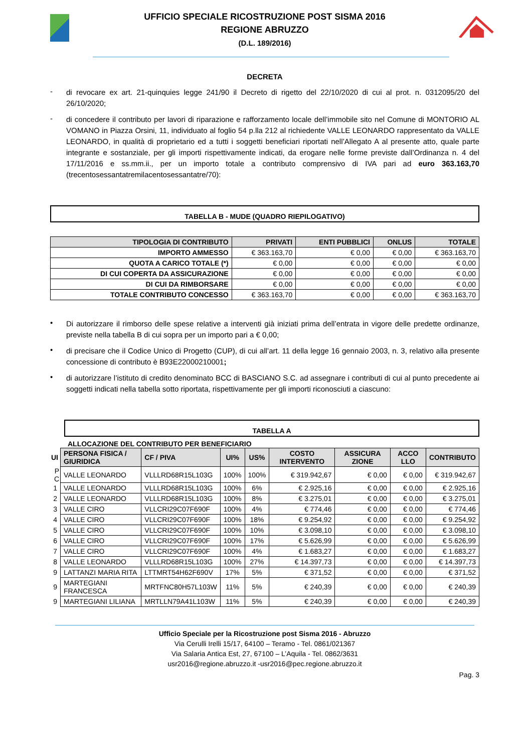UFFICIO SPECIALE RICOSTRUZIONE POST SISMA 2016
REGIONE ABRUZZO
(D.L. 189/2016)
DECRETA
-
di revocare ex art. 21-quinquies legge 241/90 il Decreto di rigetto del 22/10/2020 di cui al prot. n. 0312095/20 del 26/10/2020;
-
di concedere il contributo per lavori di riparazione e rafforzamento locale dell’immobile sito nel Comune di MONTORIO AL VOMANO in Piazza Orsini, 11, individuato al foglio 54 p.lla 212 al richiedente VALLE LEONARDO rappresentato da VALLE LEONARDO, in qualità di proprietario ed a tutti i soggetti beneficiari riportati nell’Allegato A al presente atto, quale parte integrante e sostanziale, per gli importi rispettivamente indicati, da erogare nelle forme previste dall’Ordinanza n. 4 del 17/11/2016 e ss.mm.ii., per un importo totale a contributo comprensivo di IVA pari ad euro 363.163,70 (trecentosessantatremilacentosessantatre/70):
TABELLA B - MUDE (QUADRO RIEPILOGATIVO)
| TIPOLOGIA DI CONTRIBUTO | PRIVATI | ENTI PUBBLICI | ONLUS | TOTALE |
| --- | --- | --- | --- | --- |
| IMPORTO AMMESSO | € 363.163,70 | € 0,00 | € 0,00 | € 363.163,70 |
| QUOTA A CARICO TOTALE (*) | € 0,00 | € 0,00 | € 0,00 | € 0,00 |
| DI CUI COPERTA DA ASSICURAZIONE | € 0,00 | € 0,00 | € 0,00 | € 0,00 |
| DI CUI DA RIMBORSARE | € 0,00 | € 0,00 | € 0,00 | € 0,00 |
| TOTALE CONTRIBUTO CONCESSO | € 363.163,70 | € 0,00 | € 0,00 | € 363.163,70 |
•
Di autorizzare il rimborso delle spese relative a interventi già iniziati prima dell’entrata in vigore delle predette ordinanze, previste nella tabella B di cui sopra per un importo pari a € 0,00;
•
di precisare che il Codice Unico di Progetto (CUP), di cui all’art. 11 della legge 16 gennaio 2003, n. 3, relativo alla presente concessione di contributo è B93E22000210001;
•
di autorizzare l’istituto di credito denominato BCC di BASCIANO S.C. ad assegnare i contributi di cui al punto precedente ai soggetti indicati nella tabella sotto riportata, rispettivamente per gli importi riconosciuti a ciascuno:
TABELLA A
ALLOCAZIONE DEL CONTRIBUTO PER BENEFICIARIO
| UI | PERSONA FISICA / GIURIDICA | CF / PIVA | UI% | US% | COSTO INTERVENTO | ASSICURA ZIONE | ACCO LLO | CONTRIBUTO |
| P C | VALLE LEONARDO | VLLLRD68R15L103G | 100% | 100% | € 319.942,67 | € 0,00 | € 0,00 | € 319.942,67 |
| 1 | VALLE LEONARDO | VLLLRD68R15L103G | 100% | 6% | € 2.925,16 | € 0,00 | € 0,00 | € 2.925,16 |
| 2 | VALLE LEONARDO | VLLLRD68R15L103G | 100% | 8% | € 3.275,01 | € 0,00 | € 0,00 | € 3.275,01 |
| 3 | VALLE CIRO | VLLCRI29C07F690F | 100% | 4% | € 774,46 | € 0,00 | € 0,00 | € 774,46 |
| 4 | VALLE CIRO | VLLCRI29C07F690F | 100% | 18% | € 9.254,92 | € 0,00 | € 0,00 | € 9.254,92 |
| 5 | VALLE CIRO | VLLCRI29C07F690F | 100% | 10% | € 3.098,10 | € 0,00 | € 0,00 | € 3.098,10 |
| 6 | VALLE CIRO | VLLCRI29C07F690F | 100% | 17% | € 5.626,99 | € 0,00 | € 0,00 | € 5.626,99 |
| 7 | VALLE CIRO | VLLCRI29C07F690F | 100% | 4% | € 1.683,27 | € 0,00 | € 0,00 | € 1.683,27 |
| 8 | VALLE LEONARDO | VLLLRD68R15L103G | 100% | 27% | € 14.397,73 | € 0,00 | € 0,00 | € 14.397,73 |
| 9 | LATTANZI MARIA RITA | LTTMRT54H62F690V | 17% | 5% | € 371,52 | € 0,00 | € 0,00 | € 371,52 |
| 9 | MARTEGIANI FRANCESCA | MRTFNC80H57L103W | 11% | 5% | € 240,39 | € 0,00 | € 0,00 | € 240,39 |
| 9 | MARTEGIANI LILIANA | MRTLLN79A41L103W | 11% | 5% | € 240,39 | € 0,00 | € 0,00 | € 240,39 |
Ufficio Speciale per la Ricostruzione post Sisma 2016 - Abruzzo
Via Cerulli Irelli 15/17, 64100 – Teramo - Tel. 0861/021367
Via Salaria Antica Est, 27, 67100 – L’Aquila - Tel. 0862/3631
usr2016@regione.abruzzo.it -usr2016@pec.regione.abruzzo.it
Pag. 3